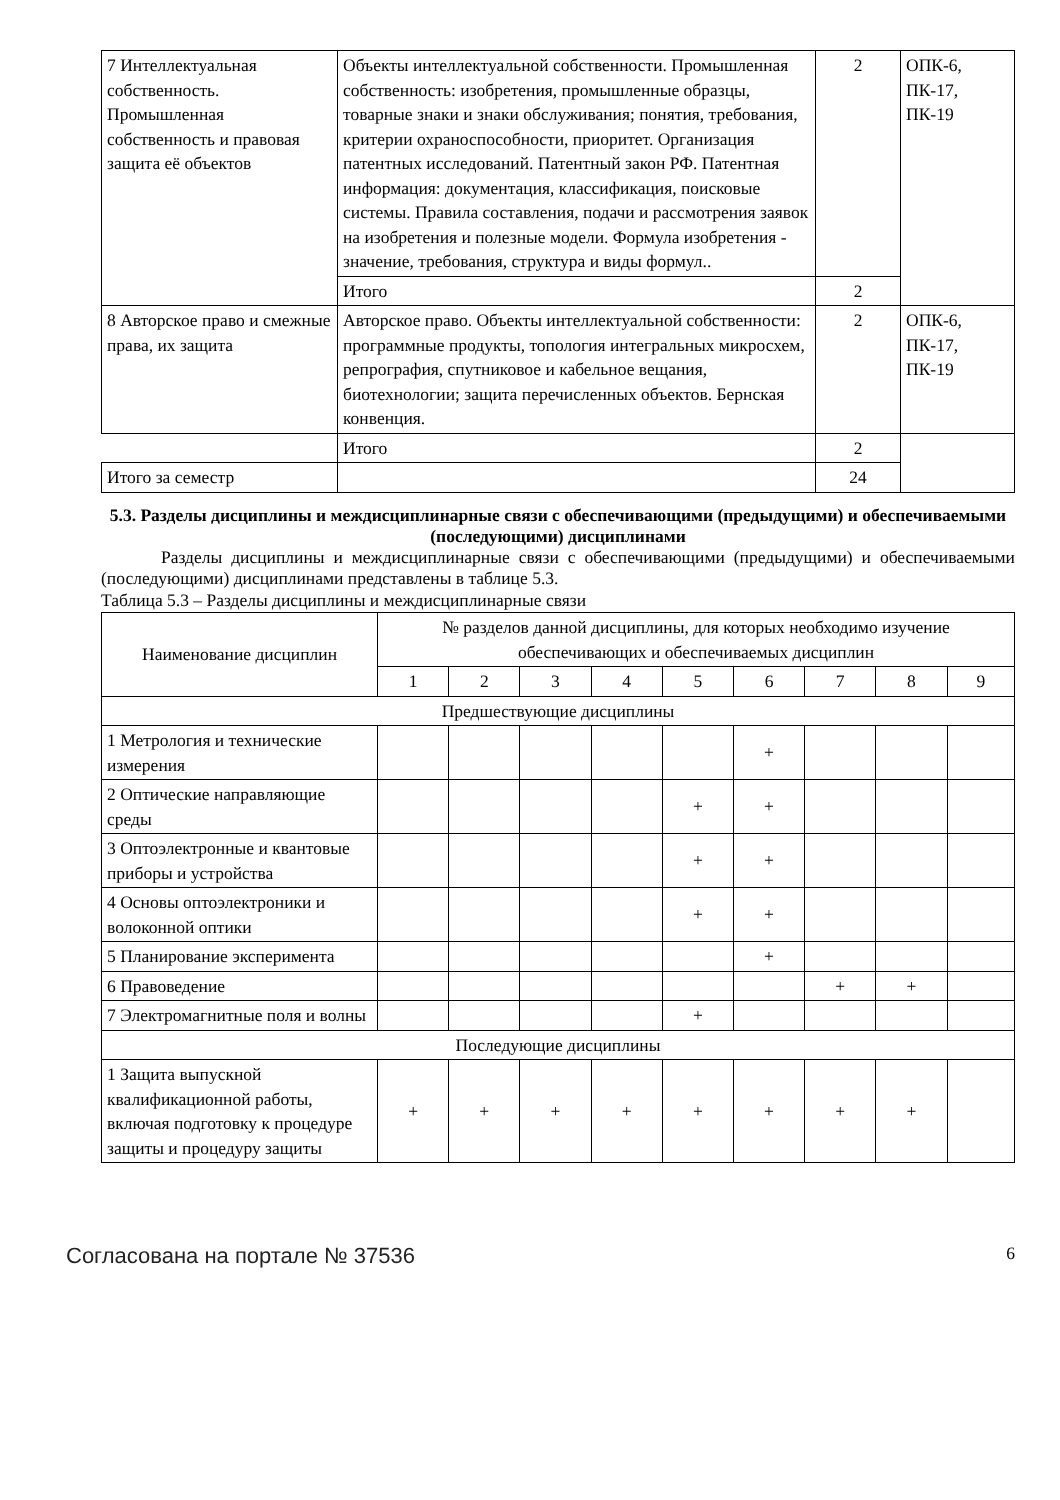| 7 Интеллектуальная собственность. Промышленная собственность и правовая защита её объектов | Объекты интеллектуальной собственности. Промышленная собственность: изобретения, промышленные образцы, товарные знаки и знаки обслуживания; понятия, требования, критерии охраноспособности, приоритет. Организация патентных исследований. Патентный закон РФ. Патентная информация: документация, классификация, поисковые системы. Правила составления, подачи и рассмотрения заявок на изобретения и полезные модели. Формула изобретения - значение, требования, структура и виды формул.. | 2 | ОПК-6, ПК-17, ПК-19 |
| | Итого | 2 | |
| 8 Авторское право и смежные права, их защита | Авторское право. Объекты интеллектуальной собственности: программные продукты, топология интегральных микросхем, репрография, спутниковое и кабельное вещания, биотехнологии; защита перечисленных объектов. Бернская конвенция. | 2 | ОПК-6, ПК-17, ПК-19 |
| | Итого | 2 | |
| Итого за семестр | | 24 | |
5.3. Разделы дисциплины и междисциплинарные связи с обеспечивающими (предыдущими) и обеспечиваемыми (последующими) дисциплинами
Разделы дисциплины и междисциплинарные связи с обеспечивающими (предыдущими) и обеспечиваемыми (последующими) дисциплинами представлены в таблице 5.3.
Таблица 5.3 – Разделы дисциплины и междисциплинарные связи
| Наименование дисциплин | № разделов данной дисциплины, для которых необходимо изучение обеспечивающих и обеспечиваемых дисциплин | | | | | | | | |
| --- | --- | --- | --- | --- | --- | --- | --- | --- | --- |
| | 1 | 2 | 3 | 4 | 5 | 6 | 7 | 8 | 9 |
| Предшествующие дисциплины | | | | | | | | | |
| 1 Метрология и технические измерения | | | | | | + | | | |
| 2 Оптические направляющие среды | | | | | + | + | | | |
| 3 Оптоэлектронные и квантовые приборы и устройства | | | | | + | + | | | |
| 4 Основы оптоэлектроники и волоконной оптики | | | | | + | + | | | |
| 5 Планирование эксперимента | | | | | | + | | | |
| 6 Правоведение | | | | | | | + | + | |
| 7 Электромагнитные поля и волны | | | | | + | | | | |
| Последующие дисциплины | | | | | | | | | |
| 1 Защита выпускной квалификационной работы, включая подготовку к процедуре защиты и процедуру защиты | + | + | + | + | + | + | + | + | |
Согласована на портале № 37536 6